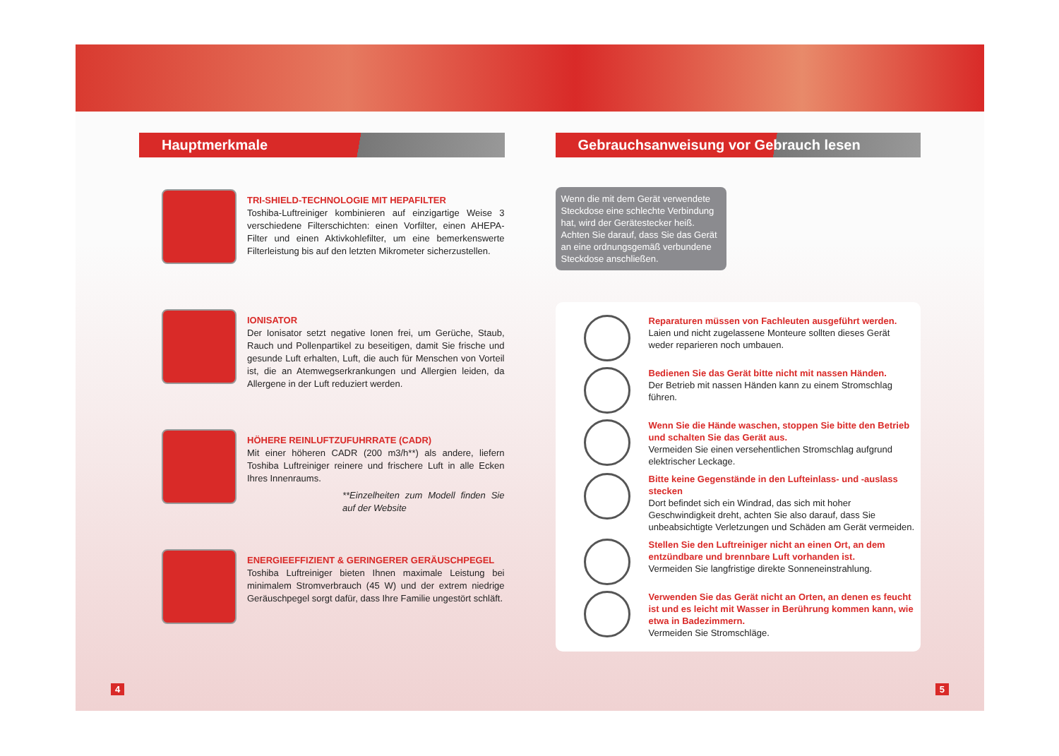Hauptmerkmale
TRI-SHIELD-TECHNOLOGIE MIT HEPAFILTER
Toshiba-Luftreiniger kombinieren auf einzigartige Weise 3 verschiedene Filterschichten: einen Vorfilter, einen AHEPA-Filter und einen Aktivkohlefilter, um eine bemerkenswerte Filterleistung bis auf den letzten Mikrometer sicherzustellen.
IONISATOR
Der Ionisator setzt negative Ionen frei, um Gerüche, Staub, Rauch und Pollenpartikel zu beseitigen, damit Sie frische und gesunde Luft erhalten, Luft, die auch für Menschen von Vorteil ist, die an Atemwegserkrankungen und Allergien leiden, da Allergene in der Luft reduziert werden.
HÖHERE REINLUFTZUFUHRRATE (CADR)
Mit einer höheren CADR (200 m3/h**) als andere, liefern Toshiba Luftreiniger reinere und frischere Luft in alle Ecken Ihres Innenraums.
**Einzelheiten zum Modell finden Sie auf der Website
ENERGIEEFFIZIENT & GERINGERER GERÄUSCHPEGEL
Toshiba Luftreiniger bieten Ihnen maximale Leistung bei minimalem Stromverbrauch (45 W) und der extrem niedrige Geräuschpegel sorgt dafür, dass Ihre Familie ungestört schläft.
Gebrauchsanweisung vor Gebrauch lesen
Wenn die mit dem Gerät verwendete Steckdose eine schlechte Verbindung hat, wird der Gerätestecker heiß. Achten Sie darauf, dass Sie das Gerät an eine ordnungsgemäß verbundene Steckdose anschließen.
Reparaturen müssen von Fachleuten ausgeführt werden.
Laien und nicht zugelassene Monteure sollten dieses Gerät weder reparieren noch umbauen.
Bedienen Sie das Gerät bitte nicht mit nassen Händen.
Der Betrieb mit nassen Händen kann zu einem Stromschlag führen.
Wenn Sie die Hände waschen, stoppen Sie bitte den Betrieb und schalten Sie das Gerät aus.
Vermeiden Sie einen versehentlichen Stromschlag aufgrund elektrischer Leckage.
Bitte keine Gegenstände in den Lufteinlass- und -auslass stecken
Dort befindet sich ein Windrad, das sich mit hoher Geschwindigkeit dreht, achten Sie also darauf, dass Sie unbeabsichtigte Verletzungen und Schäden am Gerät vermeiden.
Stellen Sie den Luftreiniger nicht an einen Ort, an dem entzündbare und brennbare Luft vorhanden ist.
Vermeiden Sie langfristige direkte Sonneneinstrahlung.
Verwenden Sie das Gerät nicht an Orten, an denen es feucht ist und es leicht mit Wasser in Berührung kommen kann, wie etwa in Badezimmern.
Vermeiden Sie Stromschläge.
4 5